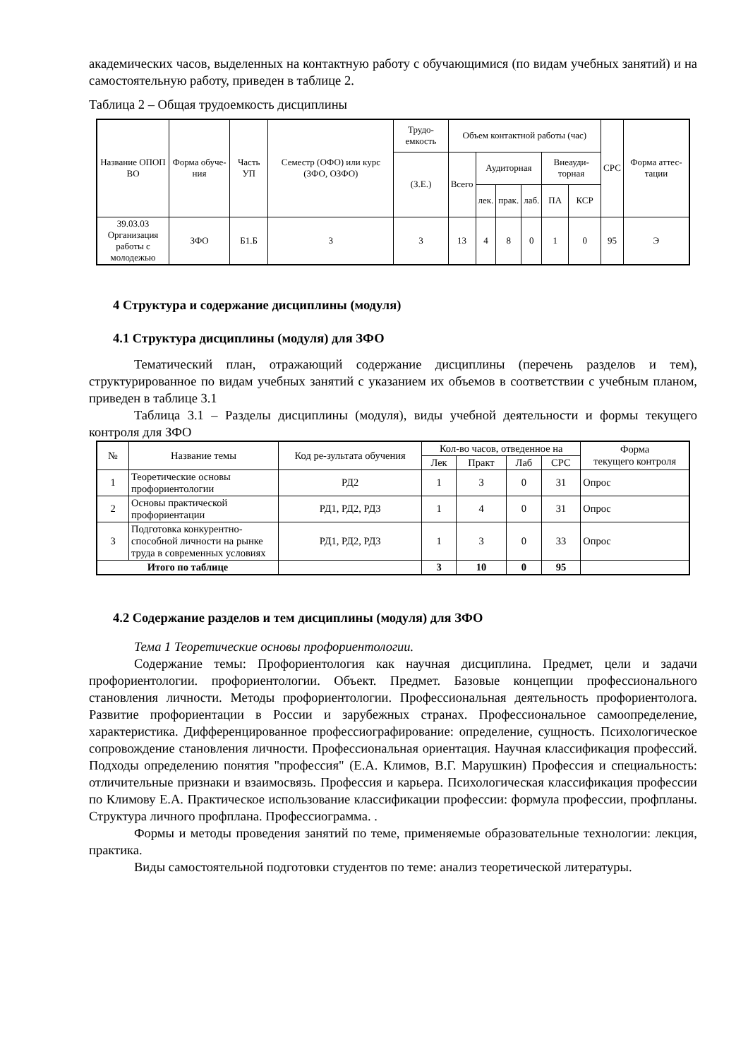академических часов, выделенных на контактную работу с обучающимися (по видам учебных занятий) и на самостоятельную работу, приведен в таблице 2.
Таблица 2 – Общая трудоемкость дисциплины
| Название ОПОП ВО | Форма обуче-ния | Часть УП | Семестр (ОФО) или курс (ЗФО, ОЗФО) | Трудо-емкость | Объем контактной работы (час) | | | | | | СРС | Форма аттес-тации |
| --- | --- | --- | --- | --- | --- | --- | --- | --- | --- | --- | --- | --- |
| | | | | (З.Е.) | Всего | Аудиторная | | | Внеауди-торная | | | |
| | | | | | | лек. | прак. | лаб. | ПА | КСР | | |
| 39.03.03 Организация работы с молодежью | ЗФО | Б1.Б | 3 | 3 | 13 | 4 | 8 | 0 | 1 | 0 | 95 | Э |
4 Структура и содержание дисциплины (модуля)
4.1 Структура дисциплины (модуля) для ЗФО
Тематический план, отражающий содержание дисциплины (перечень разделов и тем), структурированное по видам учебных занятий с указанием их объемов в соответствии с учебным планом, приведен в таблице 3.1
Таблица 3.1 – Разделы дисциплины (модуля), виды учебной деятельности и формы текущего контроля для ЗФО
| № | Название темы | Код ре-зультата обучения | Кол-во часов, отведенное на | | | | Форма текущего контроля |
| --- | --- | --- | --- | --- | --- | --- | --- |
| | | | Лек | Практ | Лаб | СРС | |
| 1 | Теоретические основы профориентологии | РД2 | 1 | 3 | 0 | 31 | Опрос |
| 2 | Основы практической профориентации | РД1, РД2, РД3 | 1 | 4 | 0 | 31 | Опрос |
| 3 | Подготовка конкурентно-способной личности на рынке труда в современных условиях | РД1, РД2, РД3 | 1 | 3 | 0 | 33 | Опрос |
| Итого по таблице | | | 3 | 10 | 0 | 95 | |
4.2 Содержание разделов и тем дисциплины (модуля) для ЗФО
Тема 1 Теоретические основы профориентологии.
Содержание темы: Профориентология как научная дисциплина. Предмет, цели и задачи профориентологии. профориентологии. Объект. Предмет. Базовые концепции профессионального становления личности. Методы профориентологии. Профессиональная деятельность профориентолога. Развитие профориентации в России и зарубежных странах. Профессиональное самоопределение, характеристика. Дифференцированное профессиографирование: определение, сущность. Психологическое сопровождение становления личности. Профессиональная ориентация. Научная классификация профессий. Подходы определению понятия "профессия" (Е.А. Климов, В.Г. Марушкин) Профессия и специальность: отличительные признаки и взаимосвязь. Профессия и карьера. Психологическая классификация профессии по Климову Е.А. Практическое использование классификации профессии: формула профессии, профпланы. Структура личного профплана. Профессиограмма. .
Формы и методы проведения занятий по теме, применяемые образовательные технологии: лекция, практика.
Виды самостоятельной подготовки студентов по теме: анализ теоретической литературы.